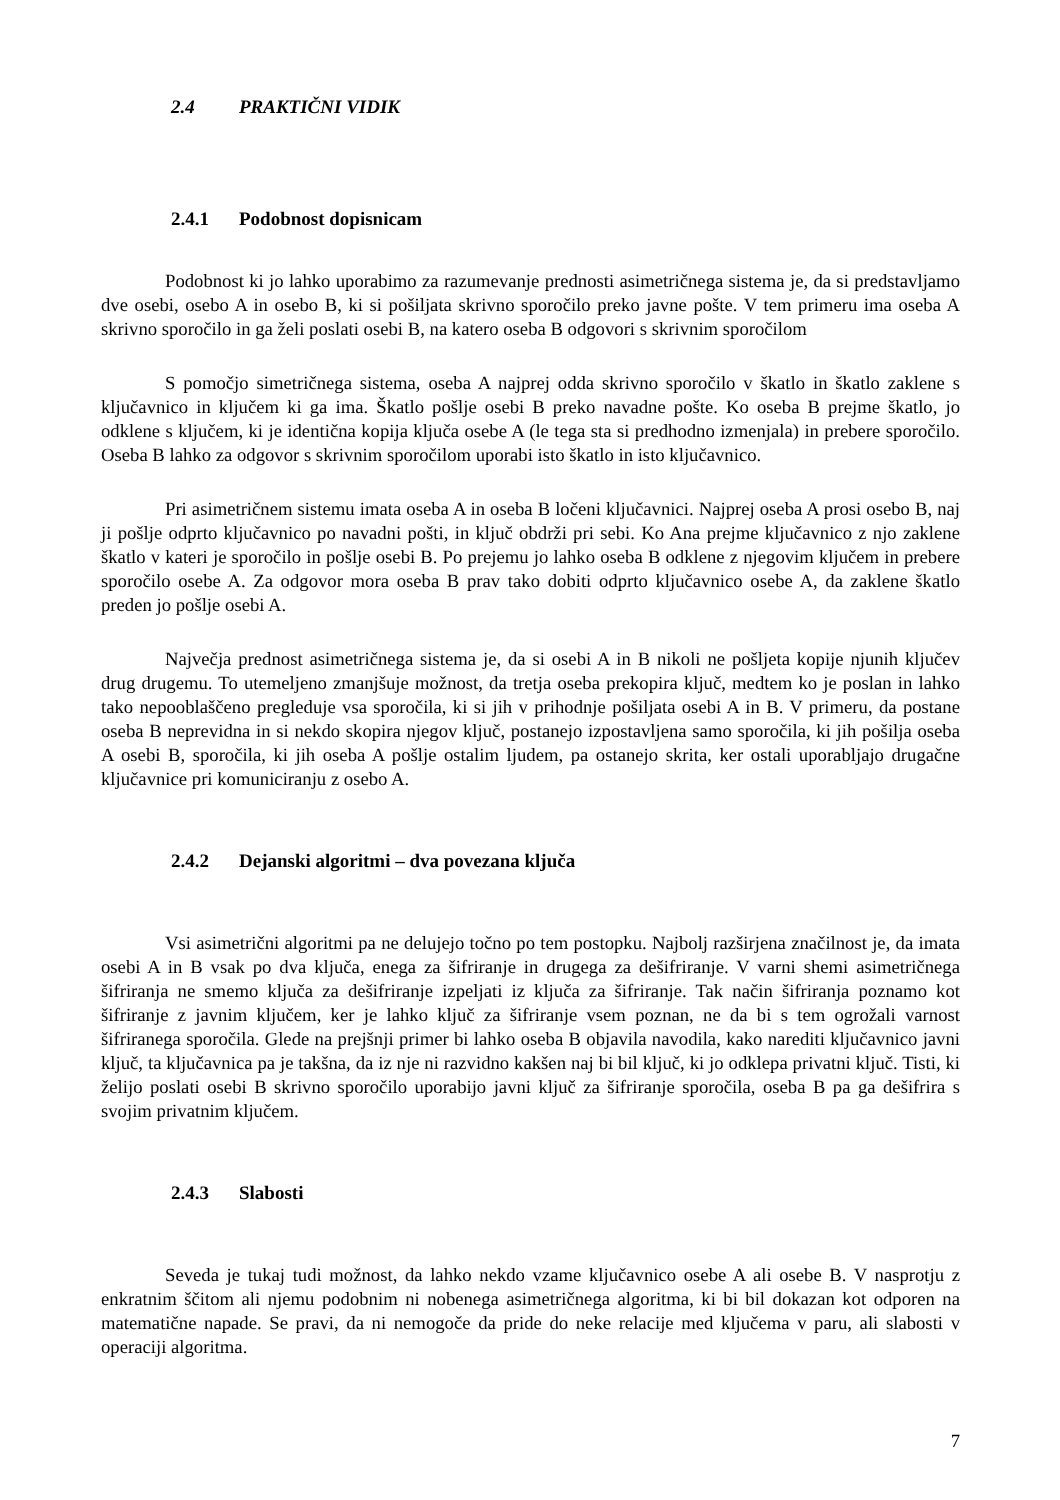2.4 PRAKTIČNI VIDIK
2.4.1 Podobnost dopisnicam
Podobnost ki jo lahko uporabimo za razumevanje prednosti asimetričnega sistema je, da si predstavljamo dve osebi, osebo A in osebo B, ki si pošiljata skrivno sporočilo preko javne pošte. V tem primeru ima oseba A skrivno sporočilo in ga želi poslati osebi B, na katero oseba B odgovori s skrivnim sporočilom
S pomočjo simetričnega sistema, oseba A najprej odda skrivno sporočilo v škatlo in škatlo zaklene s ključavnico in ključem ki ga ima. Škatlo pošlje osebi B preko navadne pošte. Ko oseba B prejme škatlo, jo odklene s ključem, ki je identična kopija ključa osebe A (le tega sta si predhodno izmenjala) in prebere sporočilo. Oseba B lahko za odgovor s skrivnim sporočilom uporabi isto škatlo in isto ključavnico.
Pri asimetričnem sistemu imata oseba A in oseba B ločeni ključavnici. Najprej oseba A prosi osebo B, naj ji pošlje odprto ključavnico po navadni pošti, in ključ obdrži pri sebi. Ko Ana prejme ključavnico z njo zaklene škatlo v kateri je sporočilo in pošlje osebi B. Po prejemu jo lahko oseba B odklene z njegovim ključem in prebere sporočilo osebe A. Za odgovor mora oseba B prav tako dobiti odprto ključavnico osebe A, da zaklene škatlo preden jo pošlje osebi A.
Največja prednost asimetričnega sistema je, da si osebi A in B nikoli ne pošljeta kopije njunih ključev drug drugemu. To utemeljeno zmanjšuje možnost, da tretja oseba prekopira ključ, medtem ko je poslan in lahko tako nepooblaščeno pregleduje vsa sporočila, ki si jih v prihodnje pošiljata osebi A in B. V primeru, da postane oseba B neprevidna in si nekdo skopira njegov ključ, postanejo izpostavljena samo sporočila, ki jih pošilja oseba A osebi B, sporočila, ki jih oseba A pošlje ostalim ljudem, pa ostanejo skrita, ker ostali uporabljajo drugačne ključavnice pri komuniciranju z osebo A.
2.4.2 Dejanski algoritmi – dva povezana ključa
Vsi asimetrični algoritmi pa ne delujejo točno po tem postopku. Najbolj razširjena značilnost je, da imata osebi A in B vsak po dva ključa, enega za šifriranje in drugega za dešifriranje. V varni shemi asimetričnega šifriranja ne smemo ključa za dešifriranje izpeljati iz ključa za šifriranje. Tak način šifriranja poznamo kot šifriranje z javnim ključem, ker je lahko ključ za šifriranje vsem poznan, ne da bi s tem ogrožali varnost šifriranega sporočila. Glede na prejšnji primer bi lahko oseba B objavila navodila, kako narediti ključavnico javni ključ, ta ključavnica pa je takšna, da iz nje ni razvidno kakšen naj bi bil ključ, ki jo odklepa privatni ključ. Tisti, ki želijo poslati osebi B skrivno sporočilo uporabijo javni ključ za šifriranje sporočila, oseba B pa ga dešifrira s svojim privatnim ključem.
2.4.3 Slabosti
Seveda je tukaj tudi možnost, da lahko nekdo vzame ključavnico osebe A ali osebe B. V nasprotju z enkratnim ščitom ali njemu podobnim ni nobenega asimetričnega algoritma, ki bi bil dokazan kot odporen na matematične napade. Se pravi, da ni nemogoče da pride do neke relacije med ključema v paru, ali slabosti v operaciji algoritma.
7